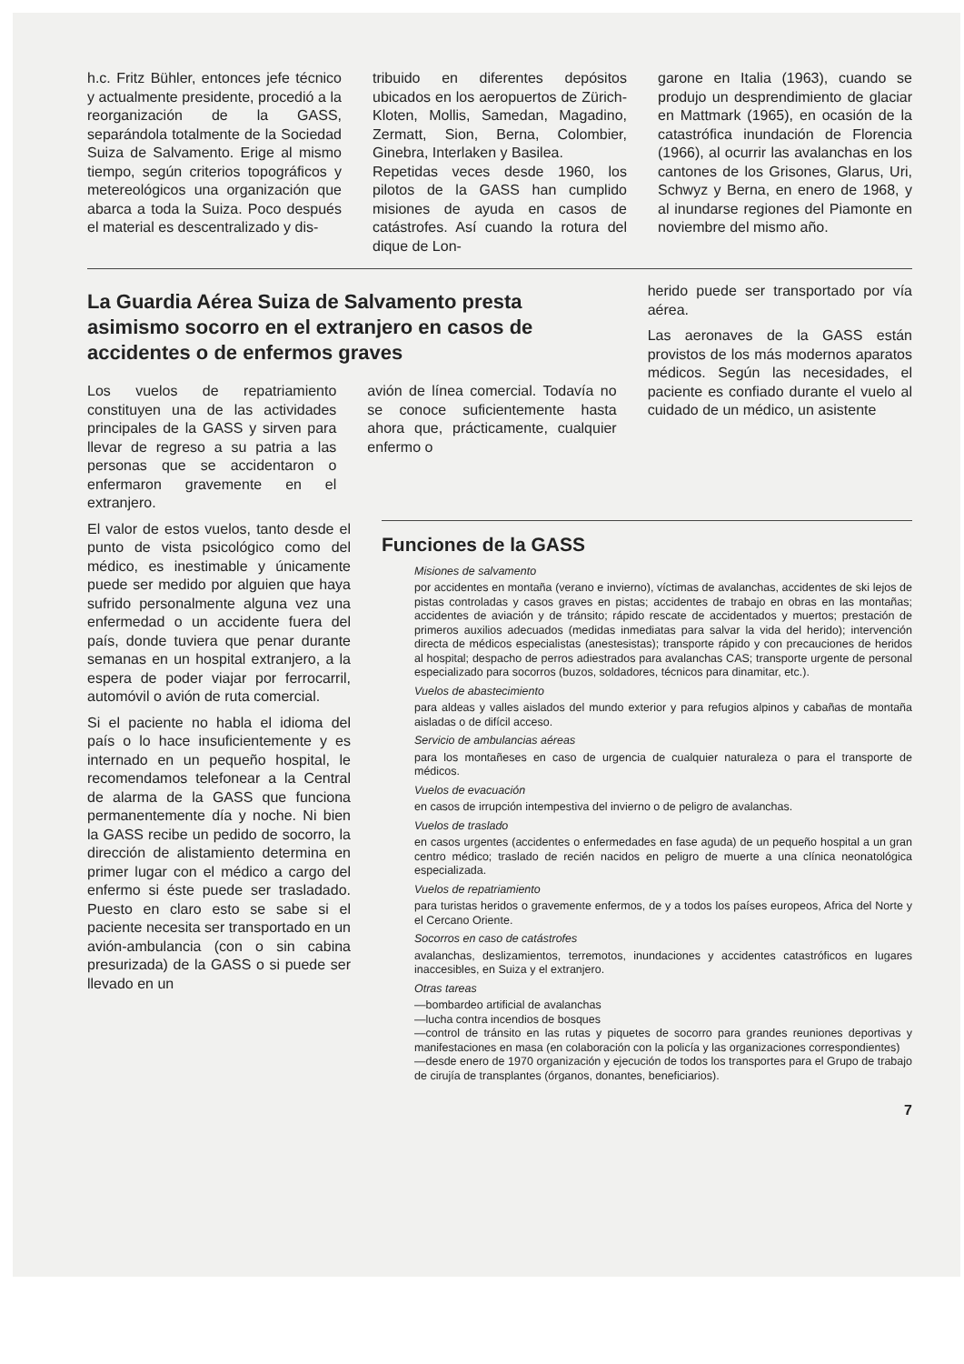h.c. Fritz Bühler, entonces jefe técnico y actualmente presidente, procedió a la reorganización de la GASS, separándola totalmente de la Sociedad Suiza de Salvamento. Erige al mismo tiempo, según criterios topográficos y metereológicos una organización que abarca a toda la Suiza. Poco después el material es descentralizado y dis-
tribuido en diferentes depósitos ubicados en los aeropuertos de Zürich-Kloten, Mollis, Samedan, Magadino, Zermatt, Sion, Berna, Colombier, Ginebra, Interlaken y Basilea.
Repetidas veces desde 1960, los pilotos de la GASS han cumplido misiones de ayuda en casos de catástrofes. Así cuando la rotura del dique de Lon-
garone en Italia (1963), cuando se produjo un desprendimiento de glaciar en Mattmark (1965), en ocasión de la catastrófica inundación de Florencia (1966), al ocurrir las avalanchas en los cantones de los Grisones, Glarus, Uri, Schwyz y Berna, en enero de 1968, y al inundarse regiones del Piamonte en noviembre del mismo año.
La Guardia Aérea Suiza de Salvamento presta asimismo socorro en el extranjero en casos de accidentes o de enfermos graves
Los vuelos de repatriamiento constituyen una de las actividades principales de la GASS y sirven para llevar de regreso a su patria a las personas que se accidentaron o enfermaron gravemente en el extranjero.
avión de línea comercial. Todavía no se conoce suficientemente hasta ahora que, prácticamente, cualquier enfermo o
herido puede ser transportado por vía aérea.
Las aeronaves de la GASS están provistos de los más modernos aparatos médicos. Según las necesidades, el paciente es confiado durante el vuelo al cuidado de un médico, un asistente
El valor de estos vuelos, tanto desde el punto de vista psicológico como del médico, es inestimable y únicamente puede ser medido por alguien que haya sufrido personalmente alguna vez una enfermedad o un accidente fuera del país, donde tuviera que penar durante semanas en un hospital extranjero, a la espera de poder viajar por ferrocarril, automóvil o avión de ruta comercial.
Si el paciente no habla el idioma del país o lo hace insuficientemente y es internado en un pequeño hospital, le recomendamos telefonear a la Central de alarma de la GASS que funciona permanentemente día y noche. Ni bien la GASS recibe un pedido de socorro, la dirección de alistamiento determina en primer lugar con el médico a cargo del enfermo si éste puede ser trasladado. Puesto en claro esto se sabe si el paciente necesita ser transportado en un avión-ambulancia (con o sin cabina presurizada) de la GASS o si puede ser llevado en un
Funciones de la GASS
Misiones de salvamento
por accidentes en montaña (verano e invierno), víctimas de avalanchas, accidentes de ski lejos de pistas controladas y casos graves en pistas; accidentes de trabajo en obras en las montañas; accidentes de aviación y de tránsito; rápido rescate de accidentados y muertos; prestación de primeros auxilios adecuados (medidas inmediatas para salvar la vida del herido); intervención directa de médicos especialistas (anestesistas); transporte rápido y con precauciones de heridos al hospital; despacho de perros adiestrados para avalanchas CAS; transporte urgente de personal especializado para socorros (buzos, soldadores, técnicos para dinamitar, etc.).
Vuelos de abastecimiento
para aldeas y valles aislados del mundo exterior y para refugios alpinos y cabañas de montaña aisladas o de difícil acceso.
Servicio de ambulancias aéreas
para los montañeses en caso de urgencia de cualquier naturaleza o para el transporte de médicos.
Vuelos de evacuación
en casos de irrupción intempestiva del invierno o de peligro de avalanchas.
Vuelos de traslado
en casos urgentes (accidentes o enfermedades en fase aguda) de un pequeño hospital a un gran centro médico; traslado de recién nacidos en peligro de muerte a una clínica neonatológica especializada.
Vuelos de repatriamiento
para turistas heridos o gravemente enfermos, de y a todos los países europeos, Africa del Norte y el Cercano Oriente.
Socorros en caso de catástrofes
avalanchas, deslizamientos, terremotos, inundaciones y accidentes catastróficos en lugares inaccesibles, en Suiza y el extranjero.
Otras tareas
—bombardeo artificial de avalanchas
—lucha contra incendios de bosques
—control de tránsito en las rutas y piquetes de socorro para grandes reuniones deportivas y manifestaciones en masa (en colaboración con la policía y las organizaciones correspondientes)
—desde enero de 1970 organización y ejecución de todos los transportes para el Grupo de trabajo de cirujía de transplantes (órganos, donantes, beneficiarios).
7